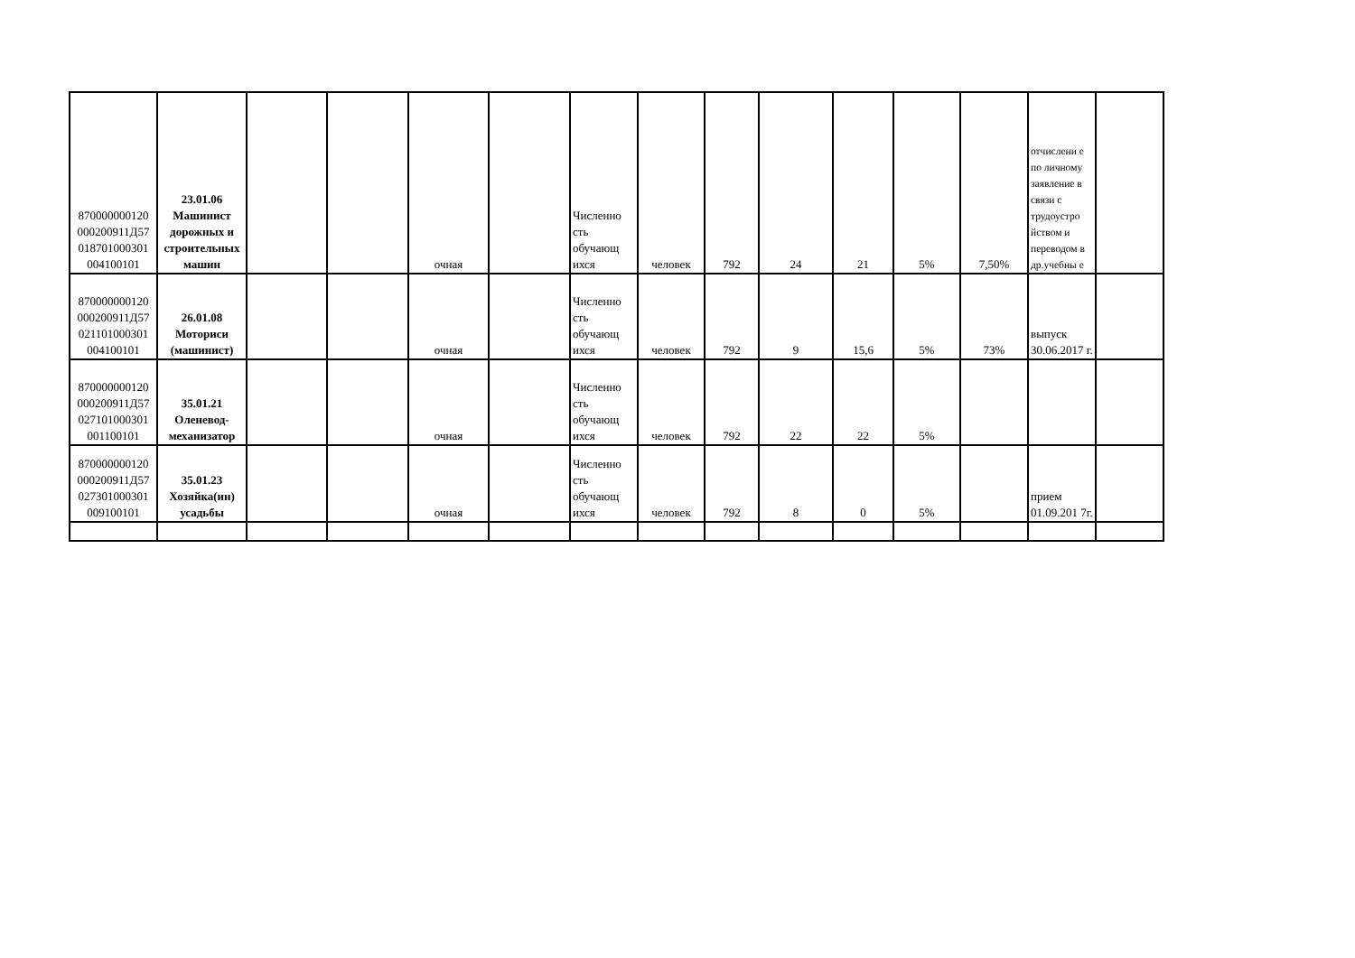| 870000000120 000200911Д57 018701000301 004100101 | 23.01.06 Машинист дорожных и строительных машин | | | очная | | Численно сть обучающ ихся | человек | 792 | 24 | 21 | 5% | 7,50% | отчислени е по личному заявление в связи с трудоустро йством и переводом в др.учебны е | |
| 870000000120 000200911Д57 021101000301 004100101 | 26.01.08 Моториси (машинист) | | | очная | | Численно сть обучающ ихся | человек | 792 | 9 | 15,6 | 5% | 73% | выпуск 30.06.2017 г. | |
| 870000000120 000200911Д57 027101000301 001100101 | 35.01.21 Оленевод-механизатор | | | очная | | Численно сть обучающ ихся | человек | 792 | 22 | 22 | 5% | | | |
| 870000000120 000200911Д57 027301000301 009100101 | 35.01.23 Хозяйка(ин) усадьбы | | | очная | | Численно сть обучающ ихся | человек | 792 | 8 | 0 | 5% | | прием 01.09.201 7г. | |